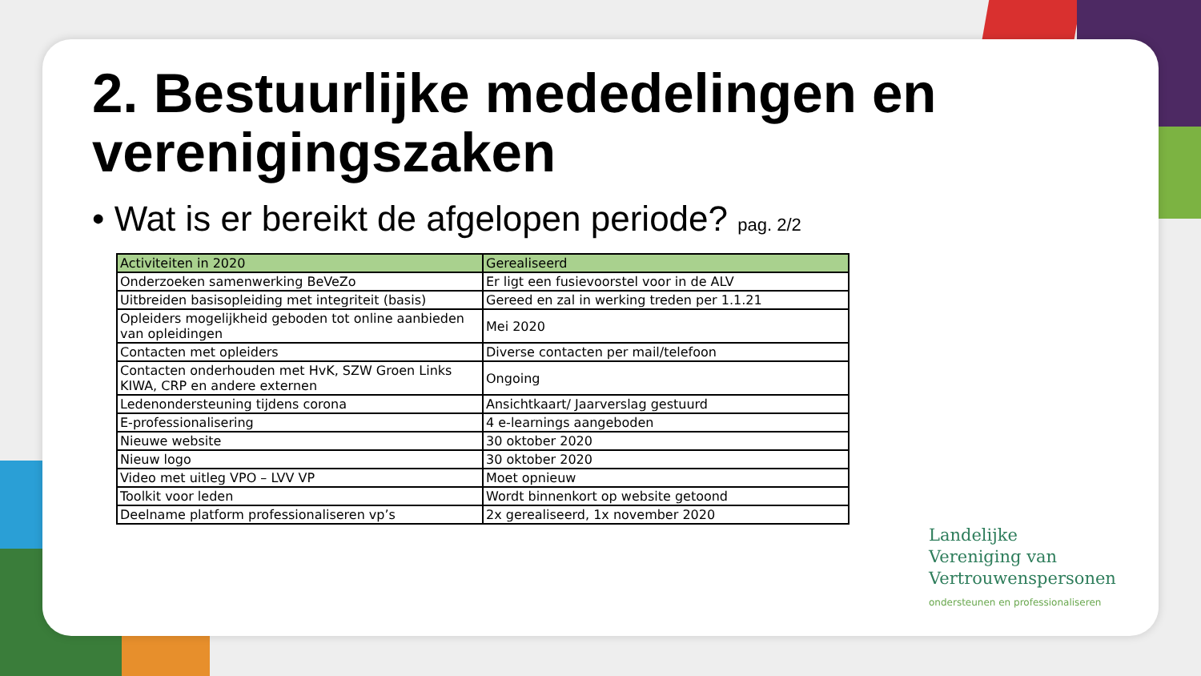2. Bestuurlijke mededelingen en verenigingszaken
• Wat is er bereikt de afgelopen periode? pag. 2/2
| Activiteiten in 2020 | Gerealiseerd |
| --- | --- |
| Onderzoeken samenwerking BeVeZo | Er ligt een fusievoorstel voor in de ALV |
| Uitbreiden basisopleiding met integriteit (basis) | Gereed en zal in werking treden per 1.1.21 |
| Opleiders mogelijkheid geboden tot online aanbieden van opleidingen | Mei 2020 |
| Contacten met opleiders | Diverse contacten per mail/telefoon |
| Contacten onderhouden met HvK, SZW Groen Links KIWA, CRP en andere externen | Ongoing |
| Ledenondersteuning tijdens corona | Ansichtkaart/ Jaarverslag gestuurd |
| E-professionalisering | 4 e-learnings aangeboden |
| Nieuwe website | 30 oktober 2020 |
| Nieuw logo | 30 oktober 2020 |
| Video met uitleg VPO – LVV VP | Moet opnieuw |
| Toolkit voor leden | Wordt binnenkort op website getoond |
| Deelname platform professionaliseren vp’s | 2x gerealiseerd, 1x november 2020 |
Landelijke
Vereniging van
Vertrouwenspersonen
ondersteunen en professionaliseren